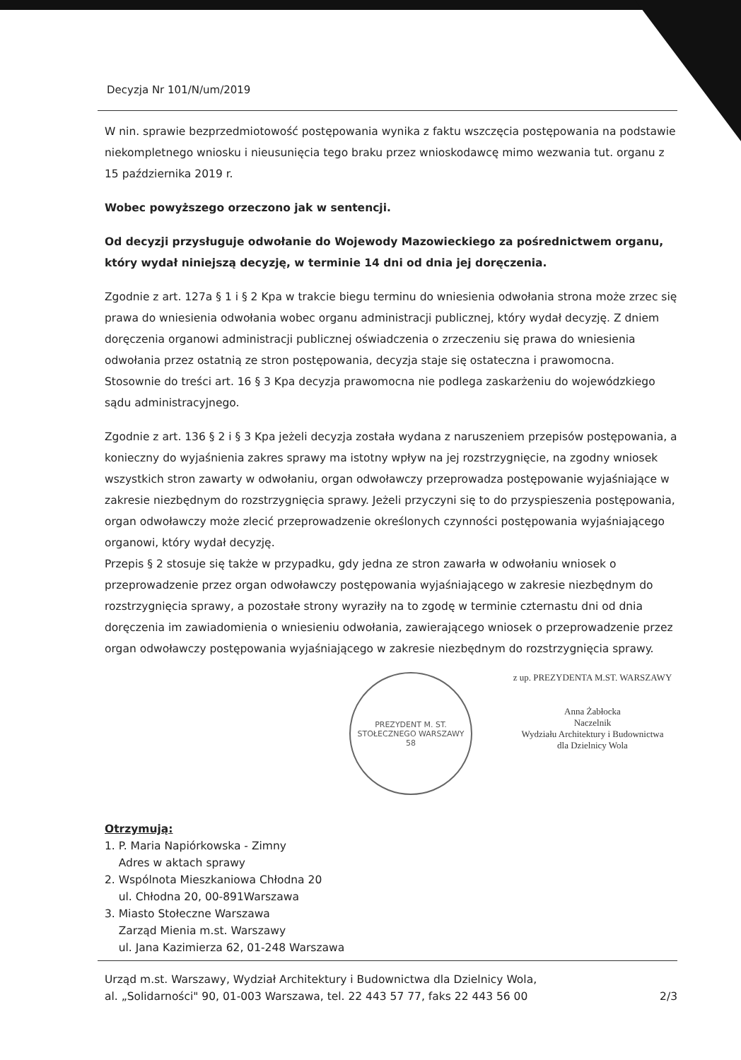Decyzja Nr 101/N/um/2019
W nin. sprawie bezprzedmiotowość postępowania wynika z faktu wszczęcia postępowania na podstawie niekompletnego wniosku i nieusunięcia tego braku przez wnioskodawcę mimo wezwania tut. organu z 15 października 2019 r.
Wobec powyższego orzeczono jak w sentencji.
Od decyzji przysługuje odwołanie do Wojewody Mazowieckiego za pośrednictwem organu, który wydał niniejszą decyzję, w terminie 14 dni od dnia jej doręczenia.
Zgodnie z art. 127a § 1 i § 2 Kpa w trakcie biegu terminu do wniesienia odwołania strona może zrzec się prawa do wniesienia odwołania wobec organu administracji publicznej, który wydał decyzję. Z dniem doręczenia organowi administracji publicznej oświadczenia o zrzeczeniu się prawa do wniesienia odwołania przez ostatnią ze stron postępowania, decyzja staje się ostateczna i prawomocna.
Stosownie do treści art. 16 § 3 Kpa decyzja prawomocna nie podlega zaskarżeniu do wojewódzkiego sądu administracyjnego.
Zgodnie z art. 136 § 2 i § 3 Kpa jeżeli decyzja została wydana z naruszeniem przepisów postępowania, a konieczny do wyjaśnienia zakres sprawy ma istotny wpływ na jej rozstrzygnięcie, na zgodny wniosek wszystkich stron zawarty w odwołaniu, organ odwoławczy przeprowadza postępowanie wyjaśniające w zakresie niezbędnym do rozstrzygnięcia sprawy. Jeżeli przyczyni się to do przyspieszenia postępowania, organ odwoławczy może zlecić przeprowadzenie określonych czynności postępowania wyjaśniającego organowi, który wydał decyzję.
Przepis § 2 stosuje się także w przypadku, gdy jedna ze stron zawarła w odwołaniu wniosek o przeprowadzenie przez organ odwoławczy postępowania wyjaśniającego w zakresie niezbędnym do rozstrzygnięcia sprawy, a pozostałe strony wyraziły na to zgodę w terminie czternastu dni od dnia doręczenia im zawiadomienia o wniesieniu odwołania, zawierającego wniosek o przeprowadzenie przez organ odwoławczy postępowania wyjaśniającego w zakresie niezbędnym do rozstrzygnięcia sprawy.
PREZYDENT M. ST. STOŁECZNEGO WARSZAWY
58
z up. PREZYDENTA M.ST. WARSZAWY
Anna Żabłocka
Naczelnik
Wydziału Architektury i Budownictwa
dla Dzielnicy Wola
Otrzymują:
1. P. Maria Napiórkowska - Zimny
Adres w aktach sprawy
2. Wspólnota Mieszkaniowa Chłodna 20
ul. Chłodna 20, 00-891Warszawa
3. Miasto Stołeczne Warszawa
Zarząd Mienia m.st. Warszawy
ul. Jana Kazimierza 62, 01-248 Warszawa
Urząd m.st. Warszawy, Wydział Architektury i Budownictwa dla Dzielnicy Wola,
al. „Solidarności" 90, 01-003 Warszawa, tel. 22 443 57 77, faks 22 443 56 00 2/3